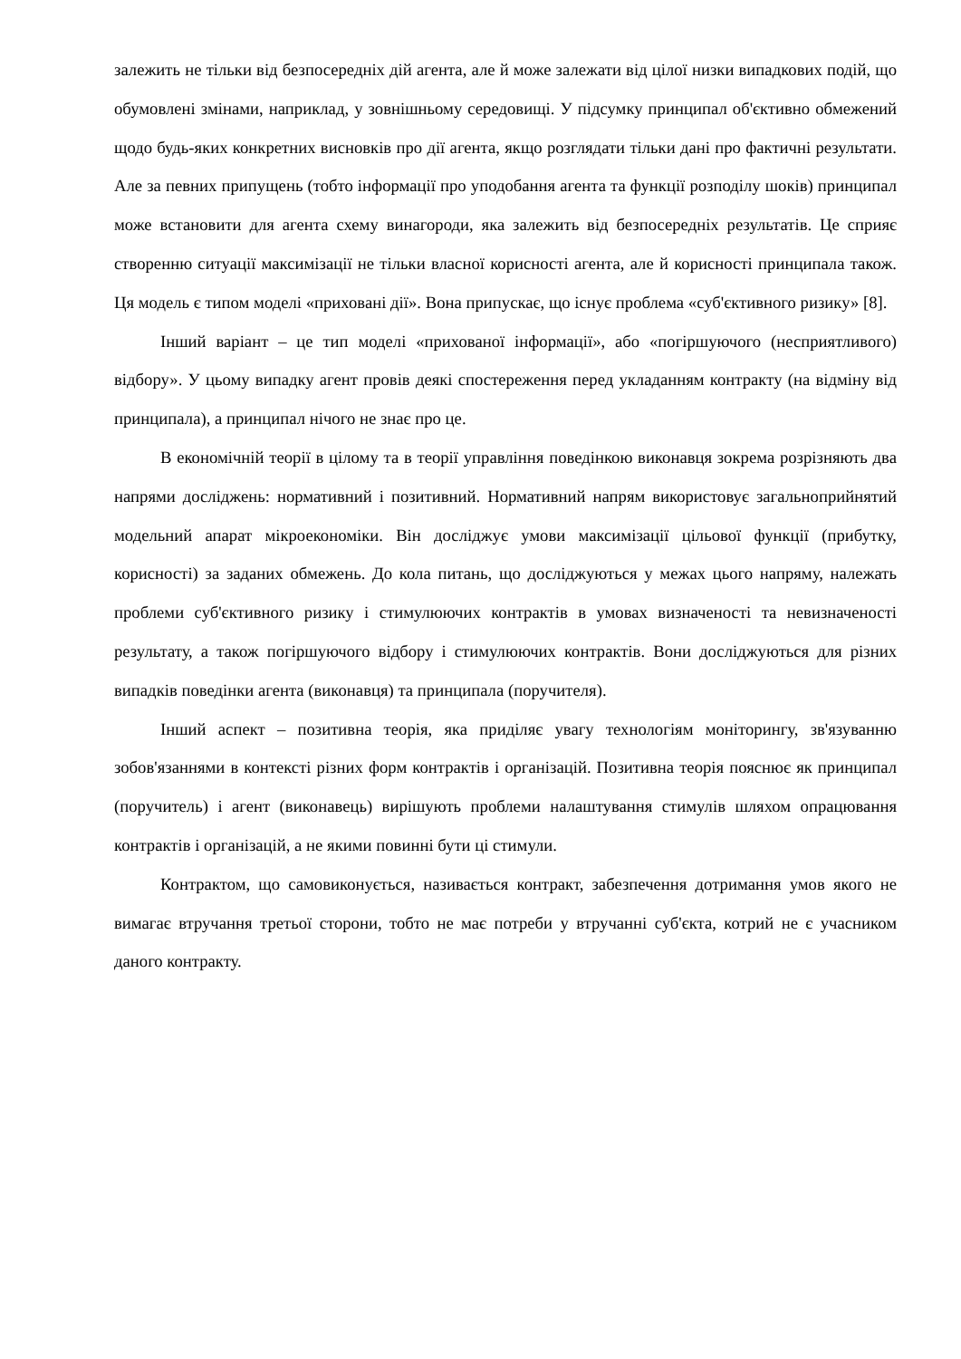залежить не тільки від безпосередніх дій агента, але й може залежати від цілої низки випадкових подій, що обумовлені змінами, наприклад, у зовнішньому середовищі. У підсумку принципал об'єктивно обмежений щодо будь-яких конкретних висновків про дії агента, якщо розглядати тільки дані про фактичні результати. Але за певних припущень (тобто інформації про уподобання агента та функції розподілу шоків) принципал може встановити для агента схему винагороди, яка залежить від безпосередніх результатів. Це сприяє створенню ситуації максимізації не тільки власної корисності агента, але й корисності принципала також. Ця модель є типом моделі «приховані дії». Вона припускає, що існує проблема «суб'єктивного ризику» [8].
Інший варіант – це тип моделі «прихованої інформації», або «погіршуючого (несприятливого) відбору». У цьому випадку агент провів деякі спостереження перед укладанням контракту (на відміну від принципала), а принципал нічого не знає про це.
В економічній теорії в цілому та в теорії управління поведінкою виконавця зокрема розрізняють два напрями досліджень: нормативний і позитивний. Нормативний напрям використовує загальноприйнятий модельний апарат мікроекономіки. Він досліджує умови максимізації цільової функції (прибутку, корисності) за заданих обмежень. До кола питань, що досліджуються у межах цього напряму, належать проблеми суб'єктивного ризику і стимулюючих контрактів в умовах визначеності та невизначеності результату, а також погіршуючого відбору і стимулюючих контрактів. Вони досліджуються для різних випадків поведінки агента (виконавця) та принципала (поручителя).
Інший аспект – позитивна теорія, яка приділяє увагу технологіям моніторингу, зв'язуванню зобов'язаннями в контексті різних форм контрактів і організацій. Позитивна теорія пояснює як принципал (поручитель) і агент (виконавець) вирішують проблеми налаштування стимулів шляхом опрацювання контрактів і організацій, а не якими повинні бути ці стимули.
Контрактом, що самовиконується, називається контракт, забезпечення дотримання умов якого не вимагає втручання третьої сторони, тобто не має потреби у втручанні суб'єкта, котрий не є учасником даного контракту.